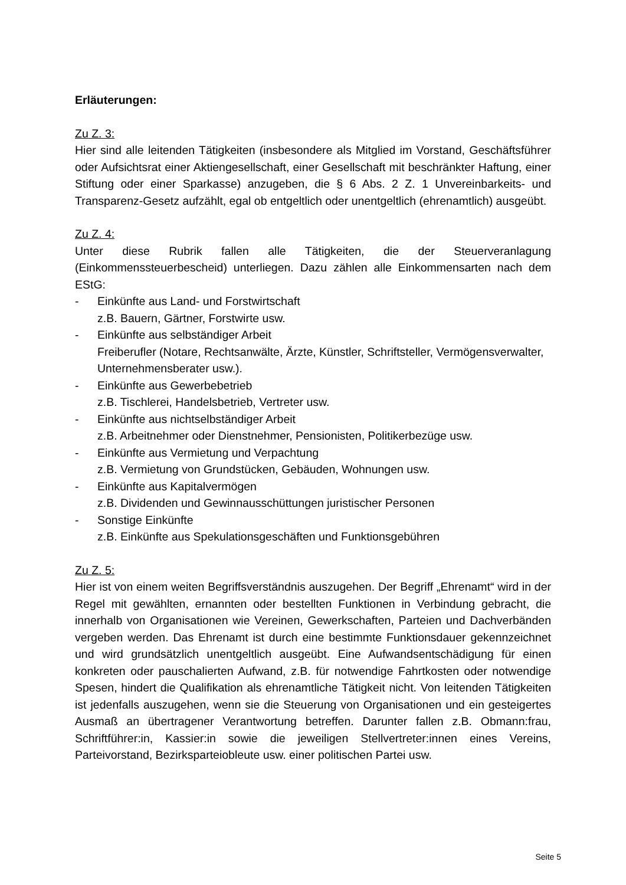Erläuterungen:
Zu Z. 3:
Hier sind alle leitenden Tätigkeiten (insbesondere als Mitglied im Vorstand, Geschäftsführer oder Aufsichtsrat einer Aktiengesellschaft, einer Gesellschaft mit beschränkter Haftung, einer Stiftung oder einer Sparkasse) anzugeben, die § 6 Abs. 2 Z. 1 Unvereinbarkeits- und Transparenz-Gesetz aufzählt, egal ob entgeltlich oder unentgeltlich (ehrenamtlich) ausgeübt.
Zu Z. 4:
Unter diese Rubrik fallen alle Tätigkeiten, die der Steuerveranlagung (Einkommenssteuerbescheid) unterliegen. Dazu zählen alle Einkommensarten nach dem EStG:
- Einkünfte aus Land- und Forstwirtschaft
z.B. Bauern, Gärtner, Forstwirte usw.
- Einkünfte aus selbständiger Arbeit
Freiberufler (Notare, Rechtsanwälte, Ärzte, Künstler, Schriftsteller, Vermögensverwalter, Unternehmensberater usw.).
- Einkünfte aus Gewerbebetrieb
z.B. Tischlerei, Handelsbetrieb, Vertreter usw.
- Einkünfte aus nichtselbständiger Arbeit
z.B. Arbeitnehmer oder Dienstnehmer, Pensionisten, Politikerbezüge usw.
- Einkünfte aus Vermietung und Verpachtung
z.B. Vermietung von Grundstücken, Gebäuden, Wohnungen usw.
- Einkünfte aus Kapitalvermögen
z.B. Dividenden und Gewinnausschüttungen juristischer Personen
- Sonstige Einkünfte
z.B. Einkünfte aus Spekulationsgeschäften und Funktionsgebühren
Zu Z. 5:
Hier ist von einem weiten Begriffsverständnis auszugehen. Der Begriff „Ehrenamt“ wird in der Regel mit gewählten, ernannten oder bestellten Funktionen in Verbindung gebracht, die innerhalb von Organisationen wie Vereinen, Gewerkschaften, Parteien und Dachverbänden vergeben werden. Das Ehrenamt ist durch eine bestimmte Funktionsdauer gekennzeichnet und wird grundsätzlich unentgeltlich ausgeübt. Eine Aufwandsentschädigung für einen konkreten oder pauschalierten Aufwand, z.B. für notwendige Fahrtkosten oder notwendige Spesen, hindert die Qualifikation als ehrenamtliche Tätigkeit nicht. Von leitenden Tätigkeiten ist jedenfalls auszugehen, wenn sie die Steuerung von Organisationen und ein gesteigertes Ausmaß an übertragener Verantwortung betreffen. Darunter fallen z.B. Obmann:frau, Schriftführer:in, Kassier:in sowie die jeweiligen Stellvertreter:innen eines Vereins, Parteivorstand, Bezirksparteiobleute usw. einer politischen Partei usw.
Seite 5